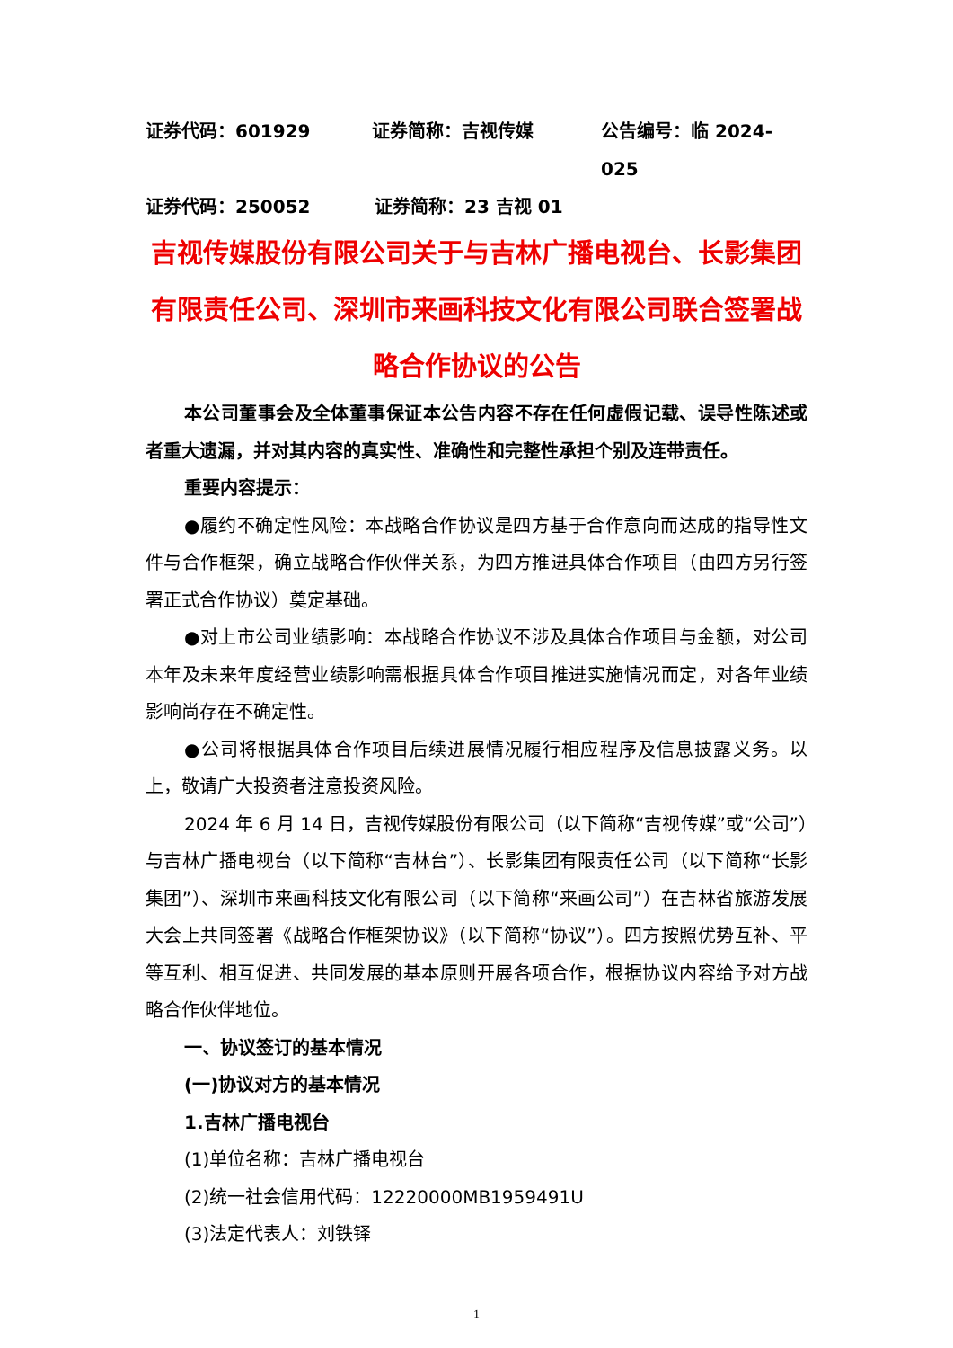证券代码：601929 证券简称：吉视传媒 公告编号：临 2024-025
证券代码：250052 证券简称：23 吉视 01
吉视传媒股份有限公司关于与吉林广播电视台、长影集团有限责任公司、深圳市来画科技文化有限公司联合签署战略合作协议的公告
本公司董事会及全体董事保证本公告内容不存在任何虚假记载、误导性陈述或者重大遗漏，并对其内容的真实性、准确性和完整性承担个别及连带责任。
重要内容提示：
●履约不确定性风险：本战略合作协议是四方基于合作意向而达成的指导性文件与合作框架，确立战略合作伙伴关系，为四方推进具体合作项目（由四方另行签署正式合作协议）奠定基础。
●对上市公司业绩影响：本战略合作协议不涉及具体合作项目与金额，对公司本年及未来年度经营业绩影响需根据具体合作项目推进实施情况而定，对各年业绩影响尚存在不确定性。
●公司将根据具体合作项目后续进展情况履行相应程序及信息披露义务。以上，敬请广大投资者注意投资风险。
2024 年 6 月 14 日，吉视传媒股份有限公司（以下简称“吉视传媒”或“公司”）与吉林广播电视台（以下简称“吉林台”）、长影集团有限责任公司（以下简称“长影集团”）、深圳市来画科技文化有限公司（以下简称“来画公司”）在吉林省旅游发展大会上共同签署《战略合作框架协议》（以下简称“协议”）。四方按照优势互补、平等互利、相互促进、共同发展的基本原则开展各项合作，根据协议内容给予对方战略合作伙伴地位。
一、协议签订的基本情况
(一)协议对方的基本情况
1.吉林广播电视台
(1)单位名称：吉林广播电视台
(2)统一社会信用代码：12220000MB1959491U
(3)法定代表人：刘铁铎
1